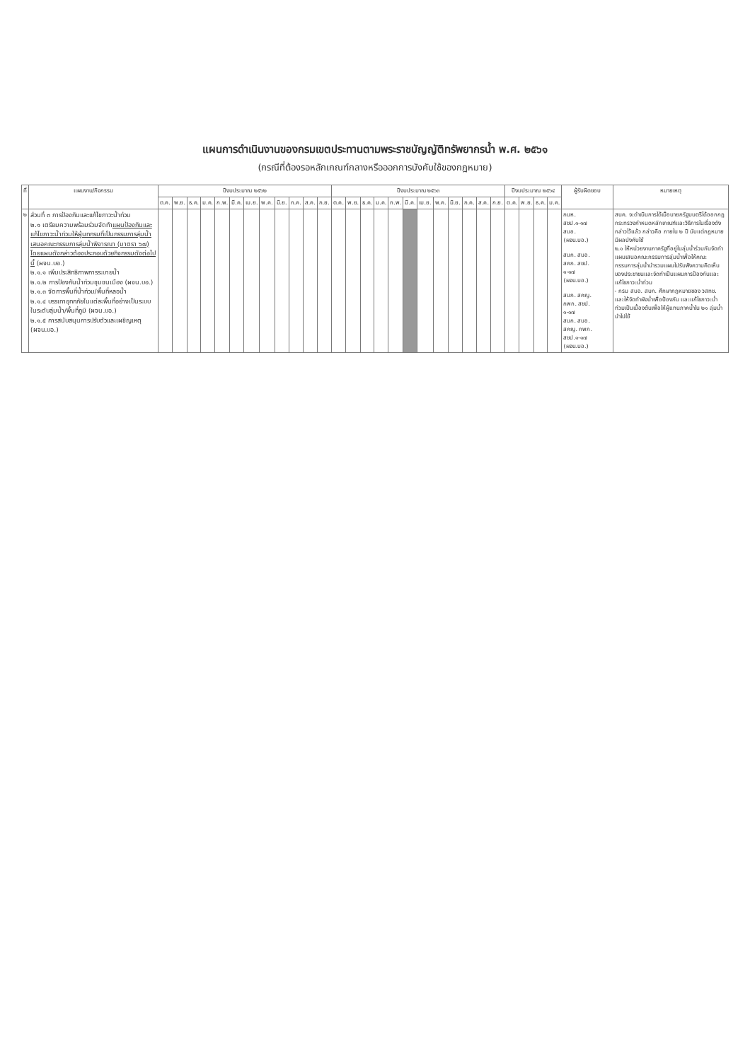แผนการดำเนินงานของกรมเขตประทานตามพระราชบัญญัติทรัพยากรน้ำ พ.ศ. ๒๕๖๑
(กรณีที่ต้องรอหลักเกณฑ์กลางหรือออกการบังคับใช้ของกฎหมาย)
| ที่ | แผนงาน/กิจกรรม | ปีงบประมาณ ๒๕๖๒ | | | | | | | | | | | | ปีงบประมาณ ๒๕๖๓ | | | | | | | | | | | | ปีงบประมาณ ๒๕๖๔ | | | | ผู้รับผิดชอบ | หมายเหตุ |
| --- | --- | --- | --- | --- | --- | --- | --- | --- | --- | --- | --- | --- | --- | --- | --- | --- | --- | --- | --- | --- | --- | --- | --- | --- | --- | --- | --- | --- | --- | --- | --- |
| | | ต.ค. | พ.ย. | ธ.ค. | ม.ค. | ก.พ. | มี.ค. | เม.ย. | พ.ค. | มิ.ย. | ก.ค. | ส.ค. | ก.ย. | ต.ค. | พ.ย. | ธ.ค. | ม.ค. | ก.พ. | มี.ค. | เม.ย. | พ.ค. | มิ.ย. | ก.ค. | ส.ค. | ก.ย. | ต.ค. | พ.ย. | ธ.ค. | ม.ค. | | |
| ๒ | ส่วนที่ ๓ การป้องกันและแก้ไขภาวะน้ำท่วม ๒.๑ เตรียมความพร้อมร่วมจัดทำ แผนป้องกันและแก้ไขภาวะน้ำท่วมให้ผู้นทกรมที่เป็นกรรมการลุ่มน้ำเสนอคณะกรรมการลุ่มน้ำพิจารณา (มาตรา ๖๗) โดยแผนดังกล่าวต้องประกอบด้วยกิจกรรมดังต่อไปนี้ (ผจน.บอ.) ๒.๑.๑ เพิ่มประสิทธิภาพการระบายน้ำ ๒.๑.๒ การป้องกันน้ำท่วมชุมชนเมือง (ผจน.บอ.) ๒.๑.๓ จัดการพื้นที่น้ำท่วม/พื้นที่หลอน้ำ ๒.๑.๔ บรรเทาอุทกภัยในแต่ละพื้นที่อย่างเป็นระบบในระดับลุ่มน้ำ/พื้นที่ภูมิ (ผจน.บอ.) ๒.๑.๕ การสนับสนุนการปรับตัวและเผชิญเหตุ (ผจน.บอ.) | | | | | | | | | | | | | | | | | | | | | | | | | | | | | กนห. สชป.๑-๑๗ สบอ. (ผจน.บอ.) สบก. สบอ. สคก. สชป. ๑-๑๗ (ผจน.บอ.) สบก. สคญ. กพก. สชป. ๑-๑๗ สบก. สบอ. สคญ. กพก. สชป.๑-๑๗ (ผจน.บอ.) | สนค. จะดำเนินการได้เมื่อนายกรัฐมนตรีได้ออกกฎกระทรวงกำหนดหลักเกณฑ์และวิธีการในเรื่องดังกล่าวไว้แล้ว กล่าวคือ ภายใน ๒ ปี นับแต่กฎหมายมีผลบังคับใช้ ๒.๑ ให้หน่วยงานภาครัฐที่อยู่ในลุ่มน้ำร่วมกันจัดทำแผนเสนอคณะกรรมการลุ่มน้ำเพื่อให้คณะกรรมการลุ่มน้ำนำรวมแผนไปรับฟังความคิดเห็นของประชาชนและจัดทำเป็นแผนการป้องกันและแก้ไขภาวะน้ำท่วม - กรม สบอ. สบก. ศึกษากฎหมายของ วสทช. และให้จัดทำผังน้ำเพื่อป้องกัน และแก้ไขภาวะน้ำท่วมเป็นเบื้องต้นเพื่อให้ผู้แทนภาคน้ำใน ๒๑ ลุ่มน้ำนำไปใช้ |